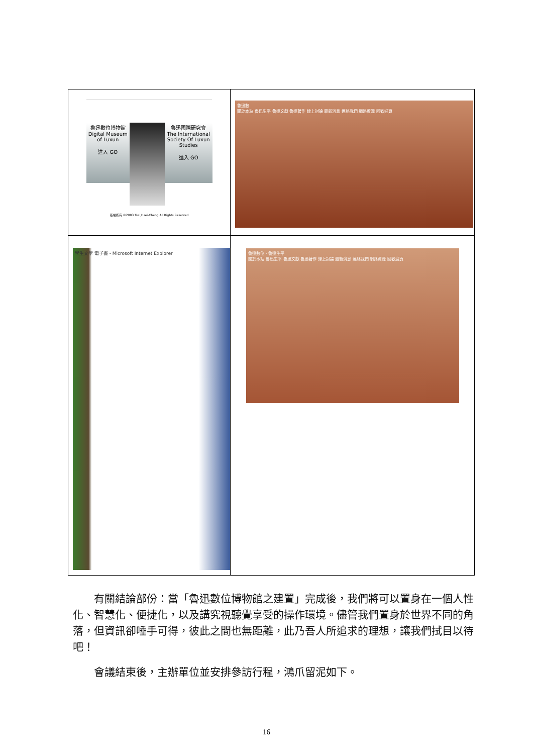| 魯迅數位博物館 Digital Museum of Luxun 進入 GO 魯迅國際研究會 The International Society Of Luxun Studies 進入 GO 版權所有 ©2003 Tsai,Hsei-Cheng All Rights Reserved | 魯迅數 關於本站 魯迅生平 魯迅文獻 魯迅著作 線上討論 最新消息 連絡我們 網路資源 回歡迎頁 |
| 學生文學 電子書 - Microsoft Internet Explorer | 魯迅數位 · 魯迅生平 關於本站 魯迅生平 魯迅文獻 魯迅著作 線上討論 最新消息 連絡我們 網路資源 回歡迎頁 |
有關結論部份：當「魯迅數位博物館之建置」完成後，我們將可以置身在一個人性化、智慧化、便捷化，以及講究視聽覺享受的操作環境。儘管我們置身於世界不同的角落，但資訊卻唾手可得，彼此之間也無距離，此乃吾人所追求的理想，讓我們拭目以待吧！
會議結束後，主辦單位並安排參訪行程，鴻爪留泥如下。
16